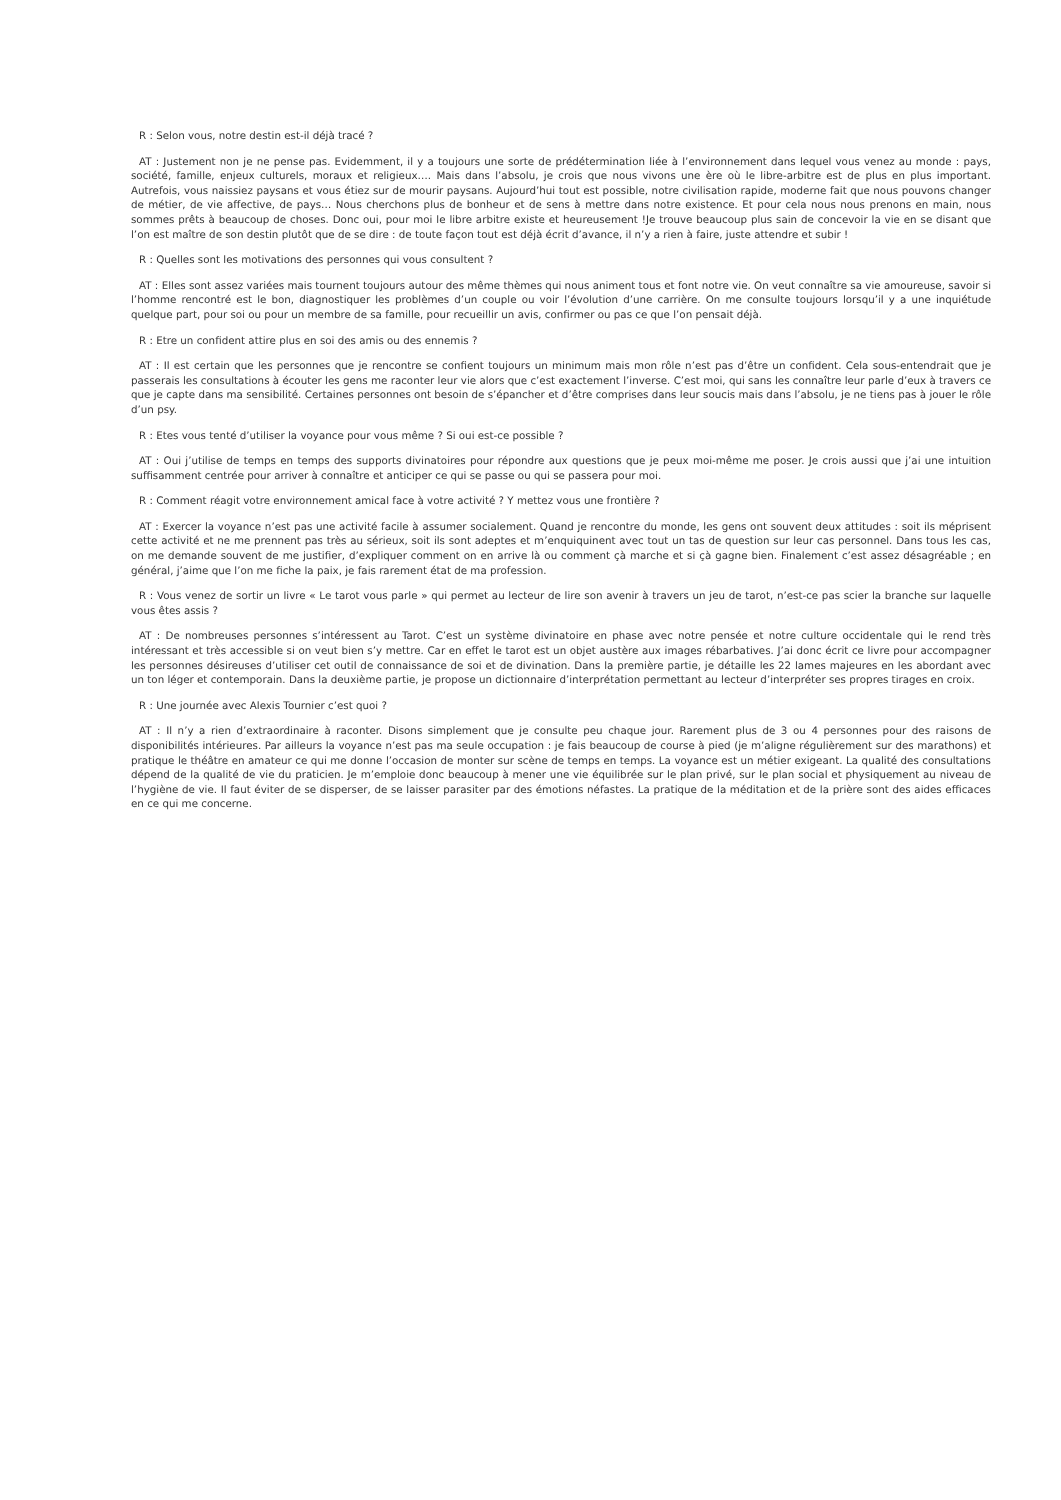R : Selon vous, notre destin est-il déjà tracé ?
AT : Justement non je ne pense pas. Evidemment, il y a toujours une sorte de prédétermination liée à l’environnement dans lequel vous venez au monde : pays, société, famille, enjeux culturels, moraux et religieux…. Mais dans l’absolu, je crois que nous vivons une ère où le libre-arbitre est de plus en plus important. Autrefois, vous naissiez paysans et vous étiez sur de mourir paysans. Aujourd’hui tout est possible, notre civilisation rapide, moderne fait que nous pouvons changer de métier, de vie affective, de pays… Nous cherchons plus de bonheur et de sens à mettre dans notre existence. Et pour cela nous nous prenons en main, nous sommes prêts à beaucoup de choses. Donc oui, pour moi le libre arbitre existe et heureusement !Je trouve beaucoup plus sain de concevoir la vie en se disant que l’on est maître de son destin plutôt que de se dire : de toute façon tout est déjà écrit d’avance, il n’y a rien à faire, juste attendre et subir !
R : Quelles sont les motivations des personnes qui vous consultent ?
AT : Elles sont assez variées mais tournent toujours autour des même thèmes qui nous animent tous et font notre vie. On veut connaître sa vie amoureuse, savoir si l’homme rencontré est le bon, diagnostiquer les problèmes d’un couple ou voir l’évolution d’une carrière. On me consulte toujours lorsqu’il y a une inquiétude quelque part, pour soi ou pour un membre de sa famille, pour recueillir un avis, confirmer ou pas ce que l’on pensait déjà.
R : Etre un confident attire plus en soi des amis ou des ennemis ?
AT : Il est certain que les personnes que je rencontre se confient toujours un minimum mais mon rôle n’est pas d’être un confident. Cela sous-entendrait que je passerais les consultations à écouter les gens me raconter leur vie alors que c’est exactement l’inverse. C’est moi, qui sans les connaître leur parle d’eux à travers ce que je capte dans ma sensibilité. Certaines personnes ont besoin de s’épancher et d’être comprises dans leur soucis mais dans l’absolu, je ne tiens pas à jouer le rôle d’un psy.
R : Etes vous tenté d’utiliser la voyance pour vous même ? Si oui est-ce possible ?
AT : Oui j’utilise de temps en temps des supports divinatoires pour répondre aux questions que je peux moi-même me poser. Je crois aussi que j’ai une intuition suffisamment centrée pour arriver à connaître et anticiper ce qui se passe ou qui se passera pour moi.
R : Comment réagit votre environnement amical face à votre activité ? Y mettez vous une frontière ?
AT : Exercer la voyance n’est pas une activité facile à assumer socialement. Quand je rencontre du monde, les gens ont souvent deux attitudes : soit ils méprisent cette activité et ne me prennent pas très au sérieux, soit ils sont adeptes et m’enquiquinent avec tout un tas de question sur leur cas personnel. Dans tous les cas, on me demande souvent de me justifier, d’expliquer comment on en arrive là ou comment çà marche et si çà gagne bien. Finalement c’est assez désagréable ; en général, j’aime que l’on me fiche la paix, je fais rarement état de ma profession.
R : Vous venez de sortir un livre « Le tarot vous parle » qui permet au lecteur de lire son avenir à travers un jeu de tarot, n’est-ce pas scier la branche sur laquelle vous êtes assis ?
AT : De nombreuses personnes s’intéressent au Tarot. C’est un système divinatoire en phase avec notre pensée et notre culture occidentale qui le rend très intéressant et très accessible si on veut bien s’y mettre. Car en effet le tarot est un objet austère aux images rébarbatives. J’ai donc écrit ce livre pour accompagner les personnes désireuses d’utiliser cet outil de connaissance de soi et de divination. Dans la première partie, je détaille les 22 lames majeures en les abordant avec un ton léger et contemporain. Dans la deuxième partie, je propose un dictionnaire d’interprétation permettant au lecteur d’interpréter ses propres tirages en croix.
R : Une journée avec Alexis Tournier c’est quoi ?
AT : Il n’y a rien d’extraordinaire à raconter. Disons simplement que je consulte peu chaque jour. Rarement plus de 3 ou 4 personnes pour des raisons de disponibilités intérieures. Par ailleurs la voyance n’est pas ma seule occupation : je fais beaucoup de course à pied (je m’aligne régulièrement sur des marathons) et pratique le théâtre en amateur ce qui me donne l’occasion de monter sur scène de temps en temps. La voyance est un métier exigeant. La qualité des consultations dépend de la qualité de vie du praticien. Je m’emploie donc beaucoup à mener une vie équilibrée sur le plan privé, sur le plan social et physiquement au niveau de l’hygiène de vie. Il faut éviter de se disperser, de se laisser parasiter par des émotions néfastes. La pratique de la méditation et de la prière sont des aides efficaces en ce qui me concerne.